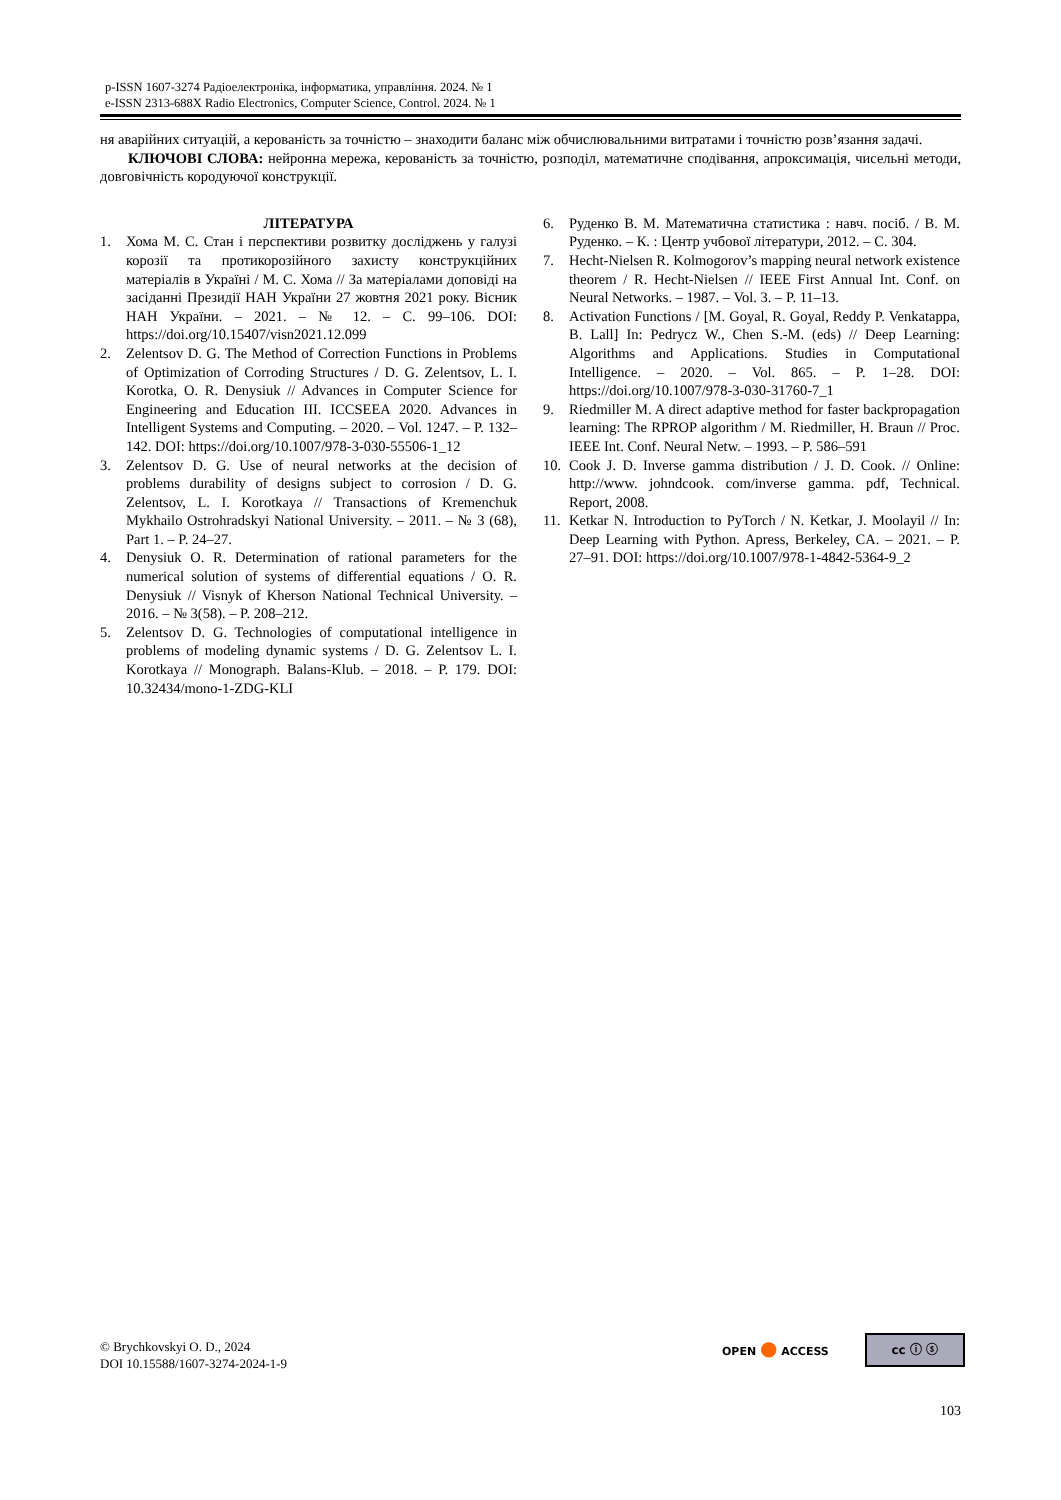p-ISSN 1607-3274 Радіоелектроніка, інформатика, управління. 2024. № 1
e-ISSN 2313-688X Radio Electronics, Computer Science, Control. 2024. № 1
ня аварійних ситуацій, а керованість за точністю – знаходити баланс між обчислювальними витратами і точністю розв’язання задачі.
КЛЮЧОВІ СЛОВА: нейронна мережа, керованість за точністю, розподіл, математичне сподівання, апроксимація, чисельні методи, довговічність кородуючої конструкції.
ЛІТЕРАТУРА
1. Хома М. С. Стан і перспективи розвитку досліджень у галузі корозії та протикорозійного захисту конструкційних матеріалів в Україні / М. С. Хома // За матеріалами доповіді на засіданні Президії НАН України 27 жовтня 2021 року. Вісник НАН України. – 2021. – № 12. – С. 99–106. DOI: https://doi.org/10.15407/visn2021.12.099
2. Zelentsov D. G. The Method of Correction Functions in Problems of Optimization of Corroding Structures / D. G. Zelentsov, L. I. Korotka, O. R. Denysiuk // Advances in Computer Science for Engineering and Education III. ICCSEEA 2020. Advances in Intelligent Systems and Computing. – 2020. – Vol. 1247. – P. 132–142. DOI: https://doi.org/10.1007/978-3-030-55506-1_12
3. Zelentsov D. G. Use of neural networks at the decision of problems durability of designs subject to corrosion / D. G. Zelentsov, L. I. Korotkaya // Transactions of Kremenchuk Mykhailo Ostrohradskyi National University. – 2011. – № 3 (68), Part 1. – P. 24–27.
4. Denysiuk O. R. Determination of rational parameters for the numerical solution of systems of differential equations / O. R. Denysiuk // Visnyk of Kherson National Technical University. – 2016. – № 3(58). – P. 208–212.
5. Zelentsov D. G. Technologies of computational intelligence in problems of modeling dynamic systems / D. G. Zelentsov L. I. Korotkaya // Monograph. Balans-Klub. – 2018. – P. 179. DOI: 10.32434/mono-1-ZDG-KLI
6. Руденко В. М. Математична статистика : навч. посіб. / В. М. Руденко. – К. : Центр учбової літератури, 2012. – С. 304.
7. Hecht-Nielsen R. Kolmogorov’s mapping neural network existence theorem / R. Hecht-Nielsen // IEEE First Annual Int. Conf. on Neural Networks. – 1987. – Vol. 3. – P. 11–13.
8. Activation Functions / [M. Goyal, R. Goyal, Reddy P. Venkatappa, B. Lall] In: Pedrycz W., Chen S.-M. (eds) // Deep Learning: Algorithms and Applications. Studies in Computational Intelligence. – 2020. – Vol. 865. – P. 1–28. DOI: https://doi.org/10.1007/978-3-030-31760-7_1
9. Riedmiller M. A direct adaptive method for faster backpropagation learning: The RPROP algorithm / M. Riedmiller, H. Braun // Proc. IEEE Int. Conf. Neural Netw. – 1993. – P. 586–591
10. Cook J. D. Inverse gamma distribution / J. D. Cook. // Online: http://www. johndcook. com/inverse gamma. pdf, Technical. Report, 2008.
11. Ketkar N. Introduction to PyTorch / N. Ketkar, J. Moolayil // In: Deep Learning with Python. Apress, Berkeley, CA. – 2021. – P. 27–91. DOI: https://doi.org/10.1007/978-1-4842-5364-9_2
© Brychkovskyi O. D., 2024
DOI 10.15588/1607-3274-2024-1-9
OPEN ● ACCESS cc ⓘ ⓢ
103